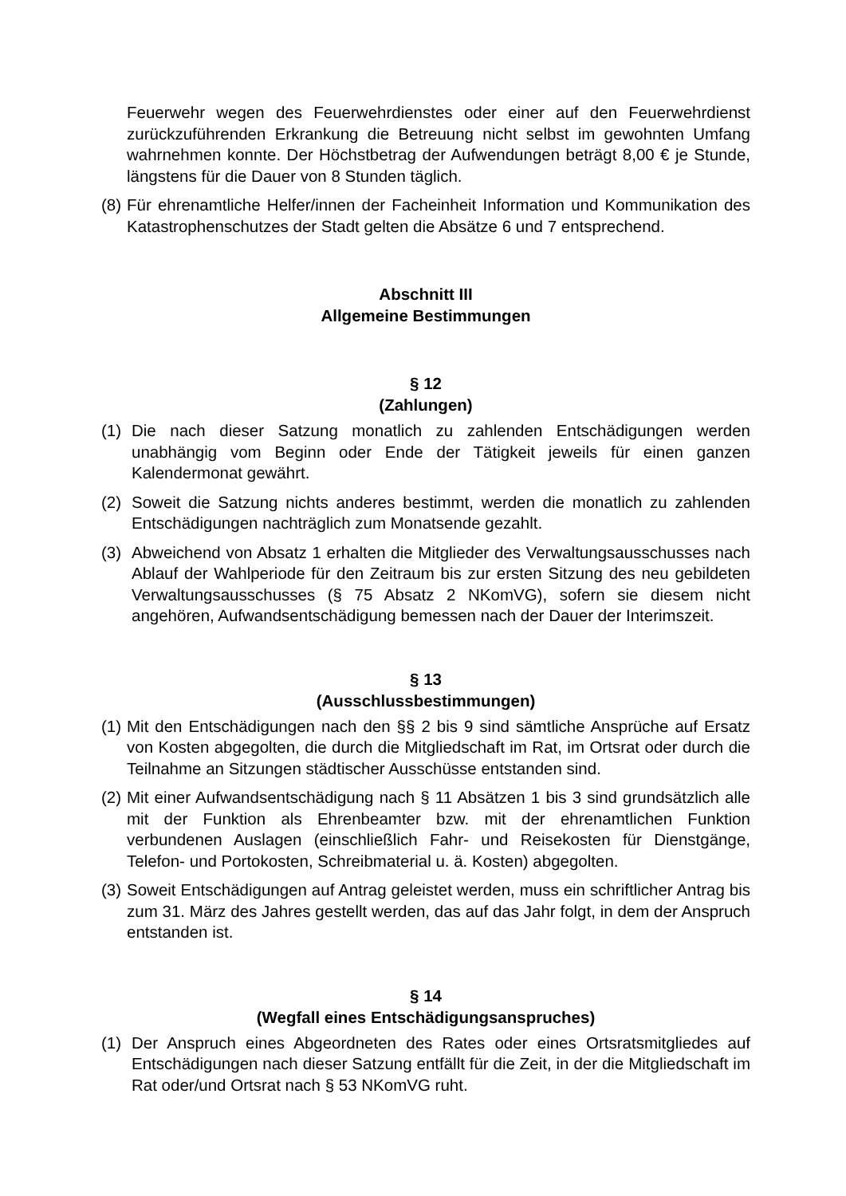Feuerwehr wegen des Feuerwehrdienstes oder einer auf den Feuerwehrdienst zurückzuführenden Erkrankung die Betreuung nicht selbst im gewohnten Umfang wahrnehmen konnte. Der Höchstbetrag der Aufwendungen beträgt 8,00 € je Stunde, längstens für die Dauer von 8 Stunden täglich.
(8)
Für ehrenamtliche Helfer/innen der Facheinheit Information und Kommunikation des Katastrophenschutzes der Stadt gelten die Absätze 6 und 7 entsprechend.
Abschnitt III
Allgemeine Bestimmungen
§ 12
(Zahlungen)
(1) Die nach dieser Satzung monatlich zu zahlenden Entschädigungen werden unabhängig vom Beginn oder Ende der Tätigkeit jeweils für einen ganzen Kalendermonat gewährt.
(2) Soweit die Satzung nichts anderes bestimmt, werden die monatlich zu zahlenden Entschädigungen nachträglich zum Monatsende gezahlt.
(3) Abweichend von Absatz 1 erhalten die Mitglieder des Verwaltungsausschusses nach Ablauf der Wahlperiode für den Zeitraum bis zur ersten Sitzung des neu gebildeten Verwaltungsausschusses (§ 75 Absatz 2 NKomVG), sofern sie diesem nicht angehören, Aufwandsentschädigung bemessen nach der Dauer der Interimszeit.
§ 13
(Ausschlussbestimmungen)
(1)
Mit den Entschädigungen nach den §§ 2 bis 9 sind sämtliche Ansprüche auf Ersatz von Kosten abgegolten, die durch die Mitgliedschaft im Rat, im Ortsrat oder durch die Teilnahme an Sitzungen städtischer Ausschüsse entstanden sind.
(2)
Mit einer Aufwandsentschädigung nach § 11 Absätzen 1 bis 3 sind grundsätzlich alle mit der Funktion als Ehrenbeamter bzw. mit der ehrenamtlichen Funktion verbundenen Auslagen (einschließlich Fahr- und Reisekosten für Dienstgänge, Telefon- und Portokosten, Schreibmaterial u. ä. Kosten) abgegolten.
(3)
Soweit Entschädigungen auf Antrag geleistet werden, muss ein schriftlicher Antrag bis zum 31. März des Jahres gestellt werden, das auf das Jahr folgt, in dem der Anspruch entstanden ist.
§ 14
(Wegfall eines Entschädigungsanspruches)
(1) Der Anspruch eines Abgeordneten des Rates oder eines Ortsratsmitgliedes auf Entschädigungen nach dieser Satzung entfällt für die Zeit, in der die Mitgliedschaft im Rat oder/und Ortsrat nach § 53 NKomVG ruht.